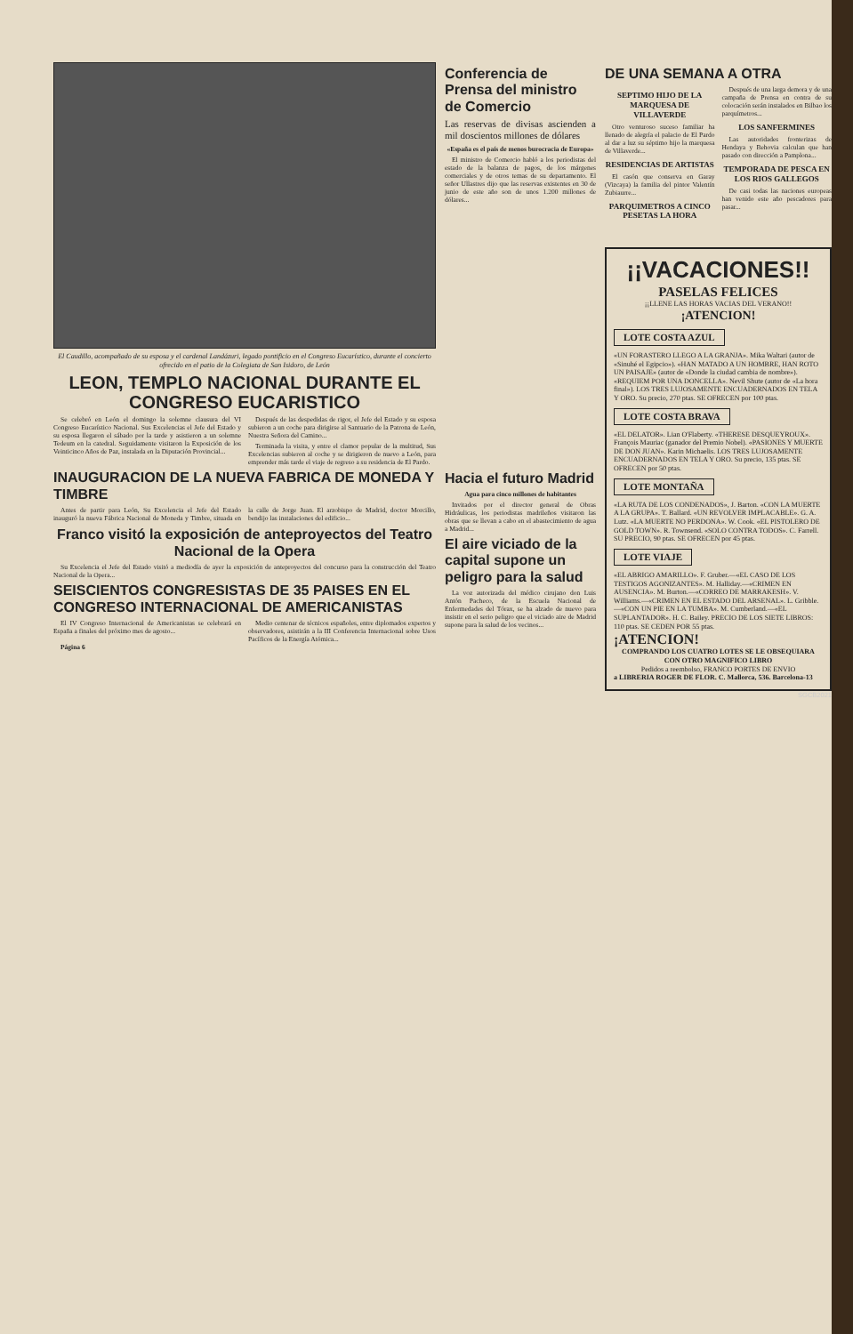El Caudillo, acompañado de su esposa y el cardenal Landázuri, legado pontificio en el Congreso Eucarístico, durante el concierto ofrecido en el patio de la Colegiata de San Isidoro, de León
LEON, TEMPLO NACIONAL DURANTE EL CONGRESO EUCARISTICO
Se celebró en León el domingo la solemne clausura del VI Congreso Eucarístico Nacional. Sus Excelencias el Jefe del Estado y su esposa llegaron el sábado por la tarde y asistieron a un solemne Tedeum en la catedral. Seguidamente visitaron la Exposición de los Veinticinco Años de Paz, instalada en la Diputación Provincial...
Después de las despedidas de rigor, el Jefe del Estado y su esposa subieron a un coche para dirigirse al Santuario de la Patrona de León, Nuestra Señora del Camino...
Terminada la visita, y entre el clamor popular de la multitud, Sus Excelencias subieron al coche y se dirigieron de nuevo a León, para emprender más tarde el viaje de regreso a su residencia de El Pardo.
INAUGURACION DE LA NUEVA FABRICA DE MONEDA Y TIMBRE
Antes de partir para León, Su Excelencia el Jefe del Estado inauguró la nueva Fábrica Nacional de Moneda y Timbre, situada en la calle de Jorge Juan. El arzobispo de Madrid, doctor Morcillo, bendijo las instalaciones del edificio...
Franco visitó la exposición de anteproyectos del Teatro Nacional de la Opera
Su Excelencia el Jefe del Estado visitó a mediodía de ayer la exposición de anteproyectos del concurso para la construcción del Teatro Nacional de la Opera...
SEISCIENTOS CONGRESISTAS DE 35 PAISES EN EL CONGRESO INTERNACIONAL DE AMERICANISTAS
El IV Congreso Internacional de Americanistas se celebrará en España a finales del próximo mes de agosto...
Medio centenar de técnicos españoles, entre diplomados expertos y observadores, asistirán a la III Conferencia Internacional sobre Usos Pacíficos de la Energía Atómica...
Página 6
Conferencia de Prensa del ministro de Comercio
Las reservas de divisas ascienden a mil doscientos millones de dólares
«España es el país de menos burocracia de Europa»
El ministro de Comercio habló a los periodistas del estado de la balanza de pagos, de los márgenes comerciales y de otros temas de su departamento. El señor Ullastres dijo que las reservas existentes en 30 de junio de este año son de unos 1.200 millones de dólares...
Hacia el futuro Madrid
Agua para cinco millones de habitantes
Invitados por el director general de Obras Hidráulicas, los periodistas madrileños visitaron las obras que se llevan a cabo en el abastecimiento de agua a Madrid...
El aire viciado de la capital supone un peligro para la salud
La voz autorizada del médico cirujano don Luis Antón Pacheco, de la Escuela Nacional de Enfermedades del Tórax, se ha alzado de nuevo para insistir en el serio peligro que el viciado aire de Madrid supone para la salud de los vecinos...
DE UNA SEMANA A OTRA
SEPTIMO HIJO DE LA MARQUESA DE VILLAVERDE
Otro venturoso suceso familiar ha llenado de alegría el palacio de El Pardo al dar a luz su séptimo hijo la marquesa de Villaverde...
RESIDENCIAS DE ARTISTAS
El casón que conserva en Garay (Vizcaya) la familia del pintor Valentín Zubiaurre...
PARQUIMETROS A CINCO PESETAS LA HORA
Después de una larga demora y de una campaña de Prensa en contra de su colocación serán instalados en Bilbao los parquímetros...
LOS SANFERMINES
Las autoridades fronterizas de Hendaya y Behovia calculan que han pasado con dirección a Pamplona...
TEMPORADA DE PESCA EN LOS RIOS GALLEGOS
De casi todas las naciones europeas han venido este año pescadores para pasar...
¡¡VACACIONES!!
PASELAS FELICES
¡¡LLENE LAS HORAS VACIAS DEL VERANO!!
¡ATENCION!
LOTE COSTA AZUL
«UN FORASTERO LLEGO A LA GRANJA». Mika Waltari (autor de «Sinuhé el Egipcio»). «HAN MATADO A UN HOMBRE, HAN ROTO UN PAISAJE» (autor de «Donde la ciudad cambia de nombre»). «REQUIEM POR UNA DONCELLA». Nevil Shute (autor de «La hora final»). LOS TRES LUJOSAMENTE ENCUADERNADOS EN TELA Y ORO. Su precio, 270 ptas. SE OFRECEN por 100 ptas.
LOTE COSTA BRAVA
«EL DELATOR». Lian O'Flaberty. «THERESE DESQUEYROUX». François Mauriac (ganador del Premio Nobel). «PASIONES Y MUERTE DE DON JUAN». Karin Michaelis. LOS TRES LUJOSAMENTE ENCUADERNADOS EN TELA Y ORO. Su precio, 135 ptas. SE OFRECEN por 50 ptas.
LOTE MONTAÑA
«LA RUTA DE LOS CONDENADOS», J. Barton. «CON LA MUERTE A LA GRUPA». T. Ballard. «UN REVOLVER IMPLACABLE». G. A. Lutz. «LA MUERTE NO PERDONA». W. Cook. «EL PISTOLERO DE GOLD TOWN». R. Townsend. «SOLO CONTRA TODOS». C. Farrell. SU PRECIO, 90 ptas. SE OFRECEN por 45 ptas.
LOTE VIAJE
«EL ABRIGO AMARILLO». F. Gruber.—«EL CASO DE LOS TESTIGOS AGONIZANTES». M. Halliday.—«CRIMEN EN AUSENCIA». M. Burton.—«CORREO DE MARRAKESH». V. Williams.—«CRIMEN EN EL ESTADO DEL ARSENAL». L. Gribble.—«CON UN PIE EN LA TUMBA». M. Cumberland.—«EL SUPLANTADOR». H. C. Bailey. PRECIO DE LOS SIETE LIBROS: 110 ptas. SE CEDEN POR 55 ptas.
¡ATENCION!
COMPRANDO LOS CUATRO LOTES SE LE OBSEQUIARA CON OTRO MAGNIFICO LIBRO
Pedidos a reembolso, FRANCO PORTES DE ENVIO
a LIBRERIA ROGER DE FLOR. C. Mallorca, 536. Barcelona-13
SGCB2021